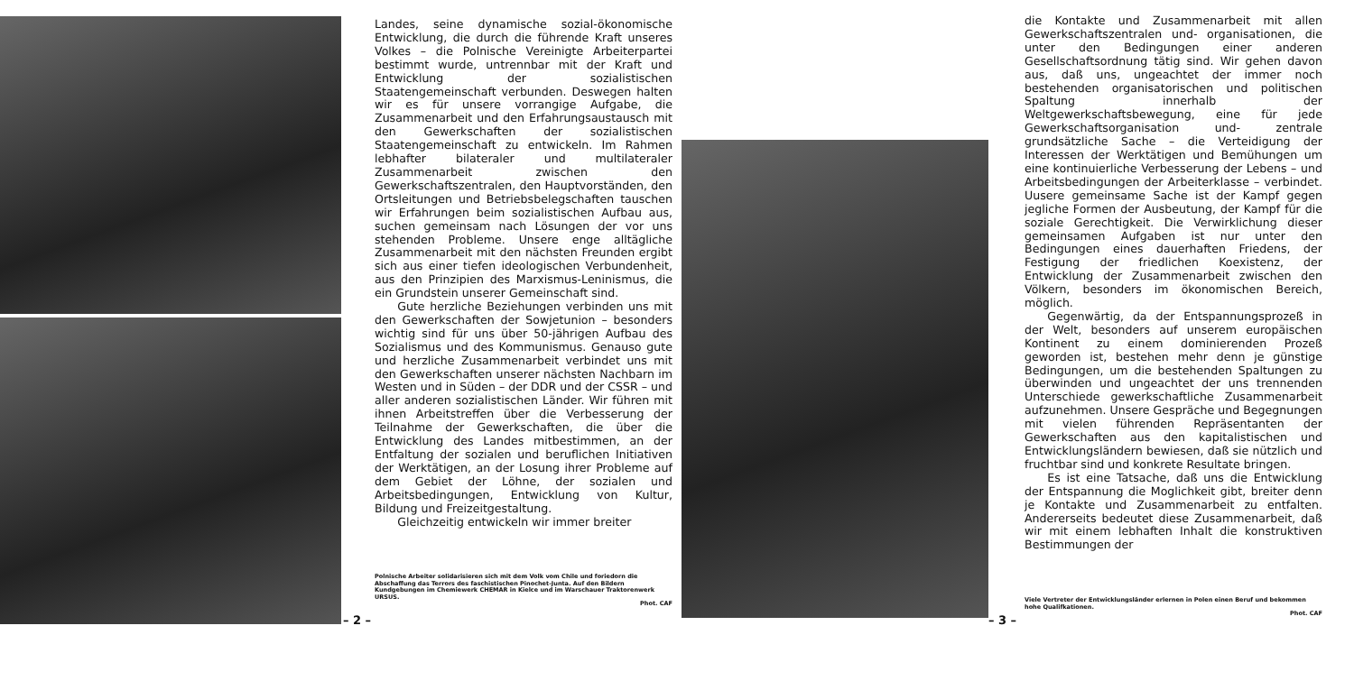Landes, seine dynamische sozial-ökonomische Entwicklung, die durch die führende Kraft unseres Volkes – die Polnische Vereinigte Arbeiterpartei bestimmt wurde, untrennbar mit der Kraft und Entwicklung der sozialistischen Staatengemeinschaft verbunden. Deswegen halten wir es für unsere vorrangige Aufgabe, die Zusammenarbeit und den Erfahrungsaustausch mit den Gewerkschaften der sozialistischen Staatengemeinschaft zu entwickeln. Im Rahmen lebhafter bilateraler und multilateraler Zusammenarbeit zwischen den Gewerkschaftszentralen, den Hauptvorständen, den Ortsleitungen und Betriebsbelegschaften tauschen wir Erfahrungen beim sozialistischen Aufbau aus, suchen gemeinsam nach Lösungen der vor uns stehenden Probleme. Unsere enge alltägliche Zusammenarbeit mit den nächsten Freunden ergibt sich aus einer tiefen ideologischen Verbundenheit, aus den Prinzipien des Marxismus-Leninismus, die ein Grundstein unserer Gemeinschaft sind.
Gute herzliche Beziehungen verbinden uns mit den Gewerkschaften der Sowjetunion – besonders wichtig sind für uns über 50-jährigen Aufbau des Sozialismus und des Kommunismus. Genauso gute und herzliche Zusammenarbeit verbindet uns mit den Gewerkschaften unserer nächsten Nachbarn im Westen und in Süden – der DDR und der CSSR – und aller anderen sozialistischen Länder. Wir führen mit ihnen Arbeitstreffen über die Verbesserung der Teilnahme der Gewerkschaften, die über die Entwicklung des Landes mitbestimmen, an der Entfaltung der sozialen und beruflichen Initiativen der Werktätigen, an der Losung ihrer Probleme auf dem Gebiet der Löhne, der sozialen und Arbeitsbedingungen, Entwicklung von Kultur, Bildung und Freizeitgestaltung.
Gleichzeitig entwickeln wir immer breiter
Polnische Arbeiter solidarisieren sich mit dem Volk vom Chile und foriedorn die Abschaffung das Terrors des faschistischen Pinochet-Junta. Auf den Bildern Kundgebungen im Chemiewerk CHEMAR in Kielce und im Warschauer Traktorenwerk URSUS.
Phot. CAF
– 2 –
die Kontakte und Zusammenarbeit mit allen Gewerkschaftszentralen und- organisationen, die unter den Bedingungen einer anderen Gesellschaftsordnung tätig sind. Wir gehen davon aus, daß uns, ungeachtet der immer noch bestehenden organisatorischen und politischen Spaltung innerhalb der Weltgewerkschaftsbewegung, eine für jede Gewerkschaftsorganisation und- zentrale grundsätzliche Sache – die Verteidigung der Interessen der Werktätigen und Bemühungen um eine kontinuierliche Verbesserung der Lebens – und Arbeitsbedingungen der Arbeiterklasse – verbindet. Uusere gemeinsame Sache ist der Kampf gegen jegliche Formen der Ausbeutung, der Kampf für die soziale Gerechtigkeit. Die Verwirklichung dieser gemeinsamen Aufgaben ist nur unter den Bedingungen eines dauerhaften Friedens, der Festigung der friedlichen Koexistenz, der Entwicklung der Zusammenarbeit zwischen den Völkern, besonders im ökonomischen Bereich, möglich.
Gegenwärtig, da der Entspannungsprozeß in der Welt, besonders auf unserem europäischen Kontinent zu einem dominierenden Prozeß geworden ist, bestehen mehr denn je günstige Bedingungen, um die bestehenden Spaltungen zu überwinden und ungeachtet der uns trennenden Unterschiede gewerkschaftliche Zusammenarbeit aufzunehmen. Unsere Gespräche und Begegnungen mit vielen führenden Repräsentanten der Gewerkschaften aus den kapitalistischen und Entwicklungsländern bewiesen, daß sie nützlich und fruchtbar sind und konkrete Resultate bringen.
Es ist eine Tatsache, daß uns die Entwicklung der Entspannung die Moglichkeit gibt, breiter denn je Kontakte und Zusammenarbeit zu entfalten. Andererseits bedeutet diese Zusammenarbeit, daß wir mit einem lebhaften Inhalt die konstruktiven Bestimmungen der
Viele Vertreter der Entwicklungsländer erlernen in Polen einen Beruf und bekommen hohe Qualifkationen.
Phot. CAF
– 3 –